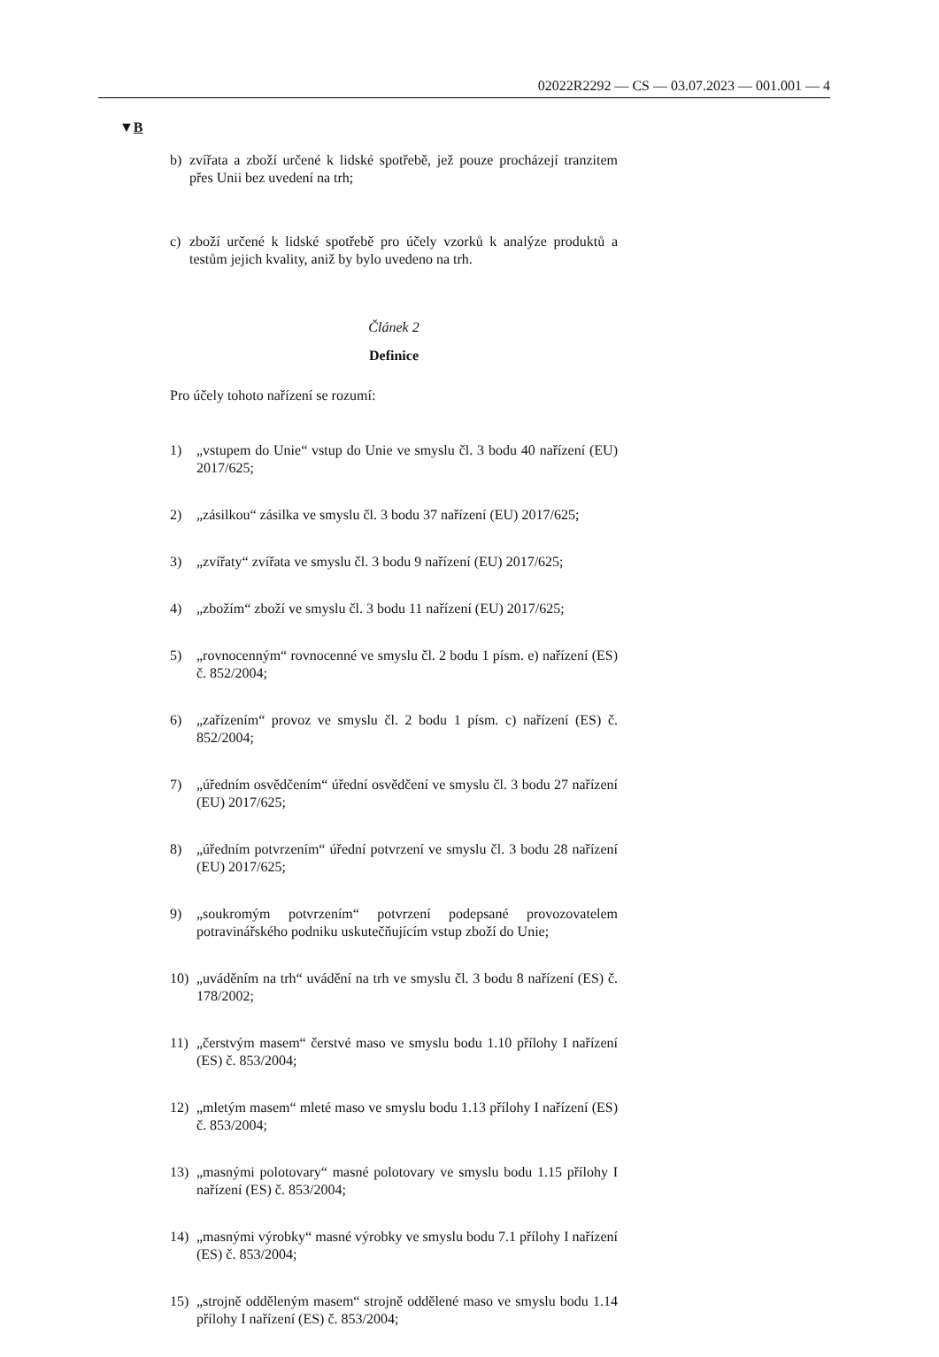02022R2292 — CS — 03.07.2023 — 001.001 — 4
▼B
b) zvířata a zboží určené k lidské spotřebě, jež pouze procházejí tranzitem přes Unii bez uvedení na trh;
c) zboží určené k lidské spotřebě pro účely vzorků k analýze produktů a testům jejich kvality, aniž by bylo uvedeno na trh.
Článek 2
Definice
Pro účely tohoto nařízení se rozumí:
1) „vstupem do Unie“ vstup do Unie ve smyslu čl. 3 bodu 40 nařízení (EU) 2017/625;
2) „zásilkou“ zásilka ve smyslu čl. 3 bodu 37 nařízení (EU) 2017/625;
3) „zvířaty“ zvířata ve smyslu čl. 3 bodu 9 nařízení (EU) 2017/625;
4) „zbožím“ zboží ve smyslu čl. 3 bodu 11 nařízení (EU) 2017/625;
5) „rovnocenným“ rovnocenné ve smyslu čl. 2 bodu 1 písm. e) nařízení (ES) č. 852/2004;
6) „zařízením“ provoz ve smyslu čl. 2 bodu 1 písm. c) nařízení (ES) č. 852/2004;
7) „úředním osvědčením“ úřední osvědčení ve smyslu čl. 3 bodu 27 nařízení (EU) 2017/625;
8) „úředním potvrzením“ úřední potvrzení ve smyslu čl. 3 bodu 28 nařízení (EU) 2017/625;
9) „soukromým potvrzením“ potvrzení podepsané provozovatelem potravinářského podniku uskutečňujícím vstup zboží do Unie;
10) „uváděním na trh“ uvádění na trh ve smyslu čl. 3 bodu 8 nařízení (ES) č. 178/2002;
11) „čerstvým masem“ čerstvé maso ve smyslu bodu 1.10 přílohy I nařízení (ES) č. 853/2004;
12) „mletým masem“ mleté maso ve smyslu bodu 1.13 přílohy I nařízení (ES) č. 853/2004;
13) „masnými polotovary“ masné polotovary ve smyslu bodu 1.15 přílohy I nařízení (ES) č. 853/2004;
14) „masnými výrobky“ masné výrobky ve smyslu bodu 7.1 přílohy I nařízení (ES) č. 853/2004;
15) „strojně odděleným masem“ strojně oddělené maso ve smyslu bodu 1.14 přílohy I nařízení (ES) č. 853/2004;